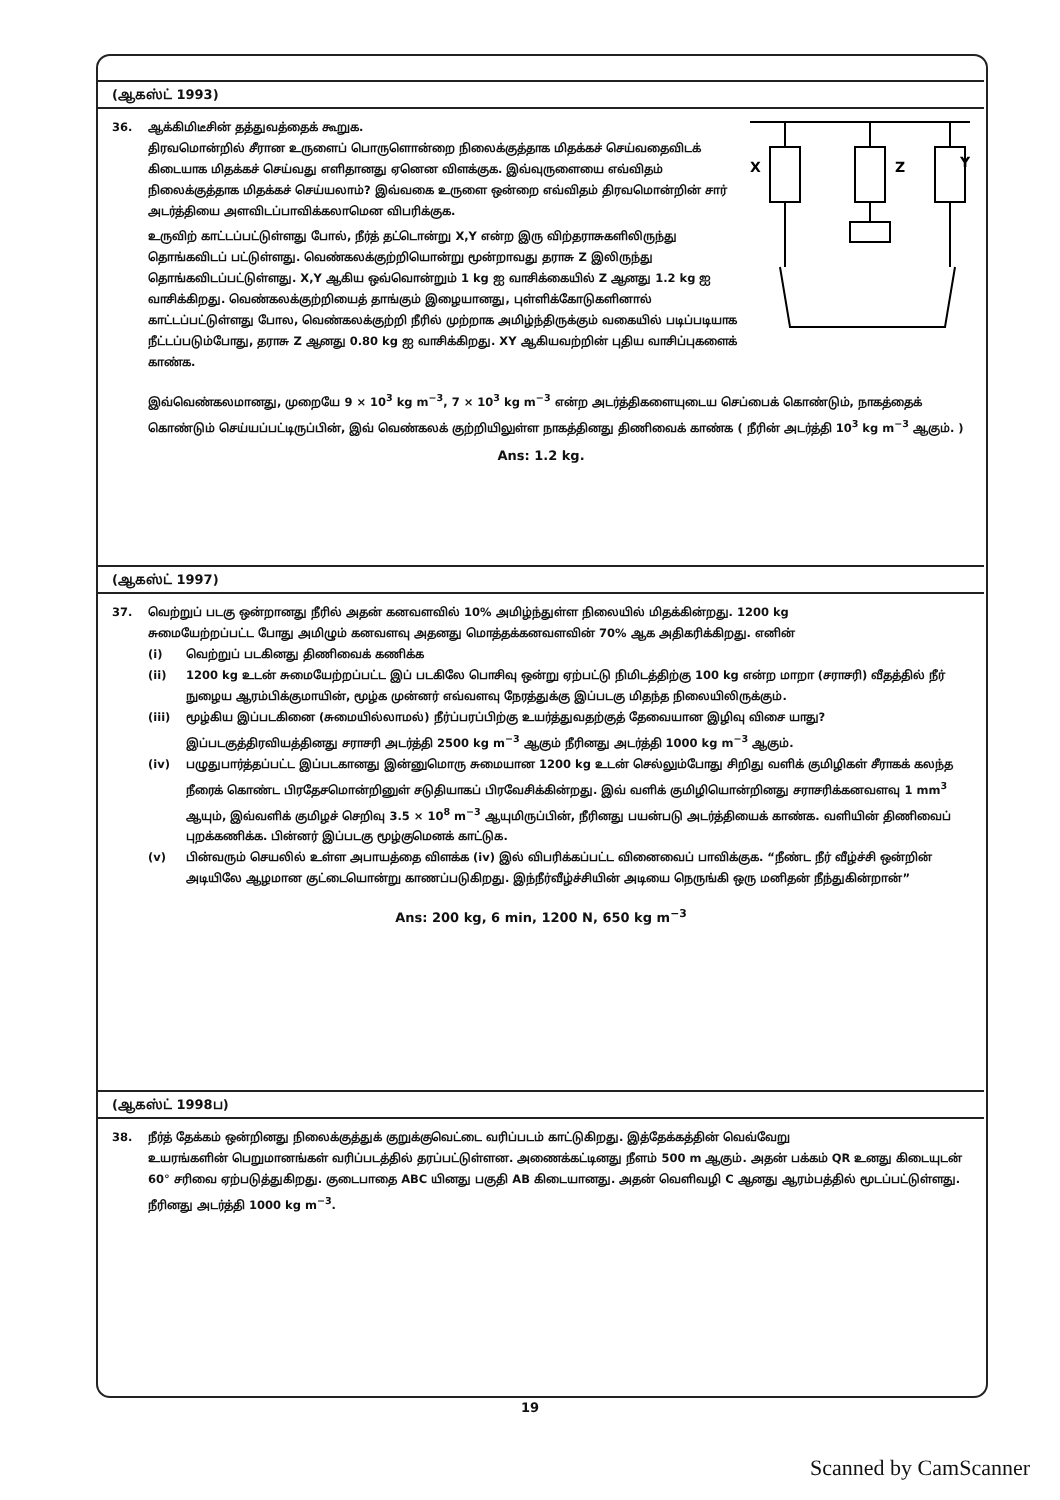(ஆகஸ்ட் 1993)
X
Z
Y
36. ஆக்கிமிடீசின் தத்துவத்தைக் கூறுக.
திரவமொன்றில் சீரான உருளைப் பொருளொன்றை நிலைக்குத்தாக மிதக்கச் செய்வதைவிடக் கிடையாக மிதக்கச் செய்வது எளிதானது ஏனென விளக்குக. இவ்வுருளையை எவ்விதம் நிலைக்குத்தாக மிதக்கச் செய்யலாம்? இவ்வகை உருளை ஒன்றை எவ்விதம் திரவமொன்றின் சார் அடர்த்தியை அளவிடப்பாவிக்கலாமென விபரிக்குக.
உருவிற் காட்டப்பட்டுள்ளது போல், நீர்த் தட்டொன்று X,Y என்ற இரு விற்தராசுகளிலிருந்து தொங்கவிடப் பட்டுள்ளது. வெண்கலக்குற்றியொன்று மூன்றாவது தராசு Z இலிருந்து தொங்கவிடப்பட்டுள்ளது. X,Y ஆகிய ஒவ்வொன்றும் 1 kg ஐ வாசிக்கையில் Z ஆனது 1.2 kg ஐ வாசிக்கிறது. வெண்கலக்குற்றியைத் தாங்கும் இழையானது, புள்ளிக்கோடுகளினால் காட்டப்பட்டுள்ளது போல, வெண்கலக்குற்றி நீரில் முற்றாக அமிழ்ந்திருக்கும் வகையில் படிப்படியாக நீட்டப்படும்போது, தராசு Z ஆனது 0.80 kg ஐ வாசிக்கிறது. XY ஆகியவற்றின் புதிய வாசிப்புகளைக் காண்க.
இவ்வெண்கலமானது, முறையே 9 × 10<sup>3</sup> kg m<sup>−3</sup>, 7 × 10<sup>3</sup> kg m<sup>−3</sup> என்ற அடர்த்திகளையுடைய செப்பைக் கொண்டும், நாகத்தைக் கொண்டும் செய்யப்பட்டிருப்பின், இவ் வெண்கலக் குற்றியிலுள்ள நாகத்தினது திணிவைக் காண்க ( நீரின் அடர்த்தி 10<sup>3</sup> kg m<sup>−3</sup> ஆகும். )
Ans: 1.2 kg.
(ஆகஸ்ட் 1997)
37. வெற்றுப் படகு ஒன்றானது நீரில் அதன் கனவளவில் 10% அமிழ்ந்துள்ள நிலையில் மிதக்கின்றது. 1200 kg
சுமையேற்றப்பட்ட போது அமிழும் கனவளவு அதனது மொத்தக்கனவளவின் 70% ஆக அதிகரிக்கிறது. எனின்
(i) வெற்றுப் படகினது திணிவைக் கணிக்க
(ii) 1200 kg உடன் சுமையேற்றப்பட்ட இப் படகிலே பொசிவு ஒன்று ஏற்பட்டு நிமிடத்திற்கு 100 kg என்ற மாறா (சராசரி) வீதத்தில் நீர் நுழைய ஆரம்பிக்குமாயின், மூழ்க முன்னர் எவ்வளவு நேரத்துக்கு இப்படகு மிதந்த நிலையிலிருக்கும்.
(iii) மூழ்கிய இப்படகினை (சுமையில்லாமல்) நீர்ப்பரப்பிற்கு உயர்த்துவதற்குத் தேவையான இழிவு விசை யாது? இப்படகுத்திரவியத்தினது சராசரி அடர்த்தி 2500 kg m<sup>−3</sup> ஆகும் நீரினது அடர்த்தி 1000 kg m<sup>−3</sup> ஆகும்.
(iv) பழுதுபார்த்தப்பட்ட இப்படகானது இன்னுமொரு சுமையான 1200 kg உடன் செல்லும்போது சிறிது வளிக் குமிழிகள் சீராகக் கலந்த நீரைக் கொண்ட பிரதேசமொன்றினுள் சடுதியாகப் பிரவேசிக்கின்றது. இவ் வளிக் குமிழியொன்றினது சராசரிக்கனவளவு 1 mm<sup>3</sup> ஆயும், இவ்வளிக் குமிழச் செறிவு 3.5 × 10<sup>8</sup> m<sup>−3</sup> ஆயுமிருப்பின், நீரினது பயன்படு அடர்த்தியைக் காண்க. வளியின் திணிவைப் புறக்கணிக்க. பின்னர் இப்படகு மூழ்குமெனக் காட்டுக.
(v) பின்வரும் செயலில் உள்ள அபாயத்தை விளக்க (iv) இல் விபரிக்கப்பட்ட வினைவைப் பாவிக்குக. “நீண்ட நீர் வீழ்ச்சி ஒன்றின் அடியிலே ஆழமான குட்டையொன்று காணப்படுகிறது. இந்நீர்வீழ்ச்சியின் அடியை நெருங்கி ஒரு மனிதன் நீந்துகின்றான்”
Ans: 200 kg, 6 min, 1200 N, 650 kg m<sup>−3</sup>
(ஆகஸ்ட் 1998ப)
38. நீர்த் தேக்கம் ஒன்றினது நிலைக்குத்துக் குறுக்குவெட்டை வரிப்படம் காட்டுகிறது. இத்தேக்கத்தின் வெவ்வேறு
உயரங்களின் பெறுமானங்கள் வரிப்படத்தில் தரப்பட்டுள்ளன. அணைக்கட்டினது நீளம் 500 m ஆகும். அதன் பக்கம் QR உனது கிடையுடன் 60° சரிவை ஏற்படுத்துகிறது. குடைபாதை ABC யினது பகுதி AB கிடையானது. அதன் வெளிவழி C ஆனது ஆரம்பத்தில் மூடப்பட்டுள்ளது. நீரினது அடர்த்தி 1000 kg m<sup>−3</sup>.
19
Scanned by CamScanner